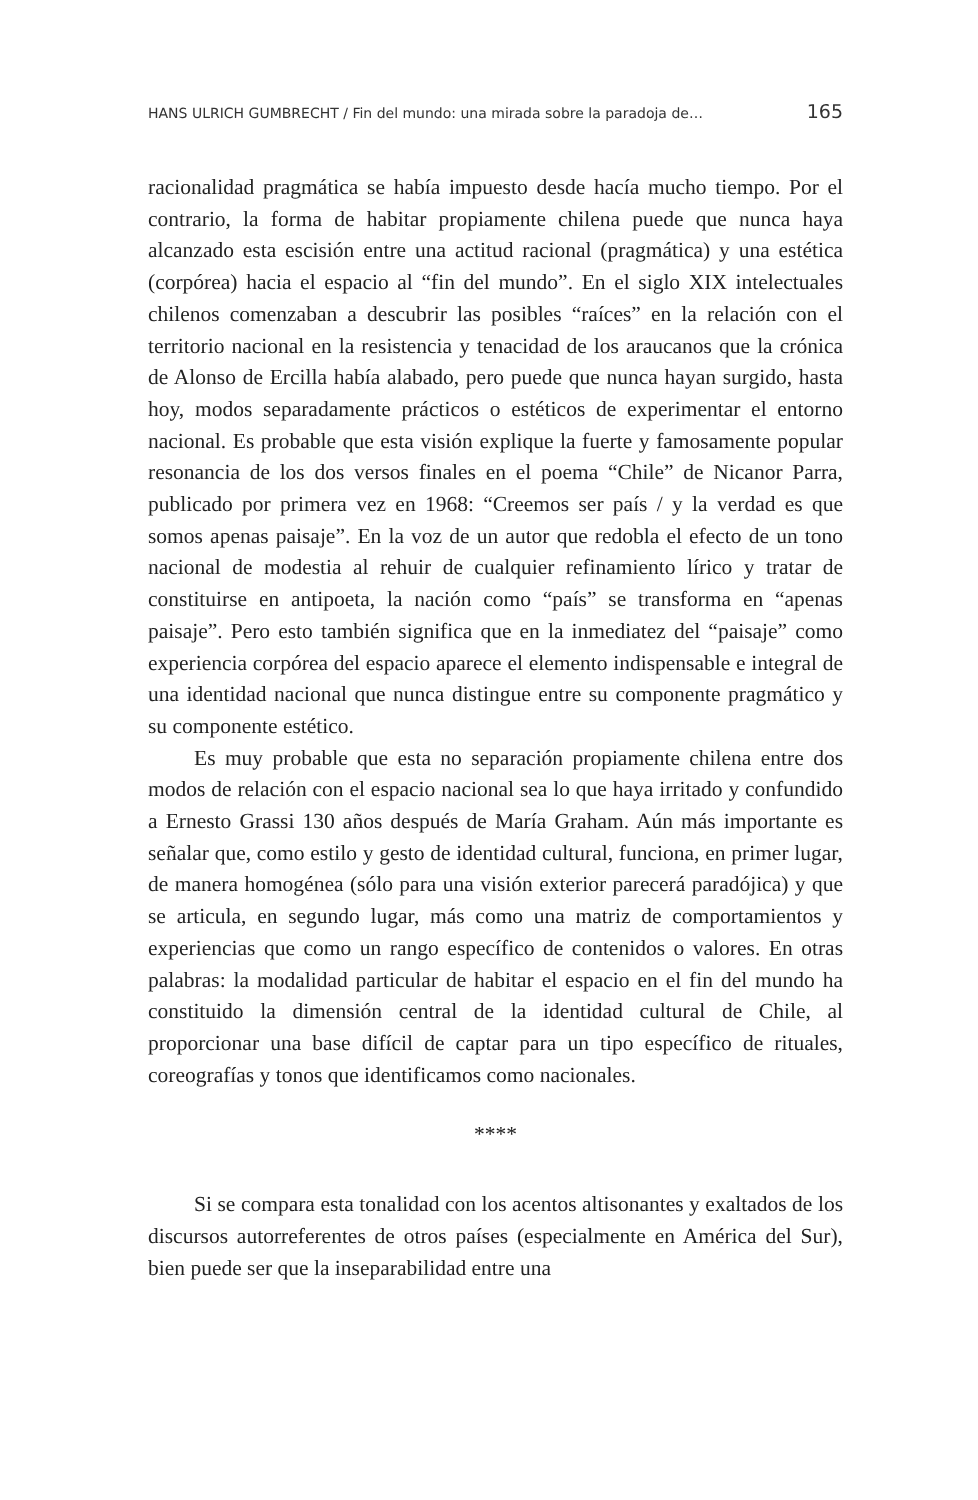HANS ULRICH GUMBRECHT / Fin del mundo: una mirada sobre la paradoja de… 165
racionalidad pragmática se había impuesto desde hacía mucho tiempo. Por el contrario, la forma de habitar propiamente chilena puede que nunca haya alcanzado esta escisión entre una actitud racional (pragmática) y una estética (corpórea) hacia el espacio al “fin del mundo”. En el siglo XIX intelectuales chilenos comenzaban a descubrir las posibles “raíces” en la relación con el territorio nacional en la resistencia y tenacidad de los araucanos que la crónica de Alonso de Ercilla había alabado, pero puede que nunca hayan surgido, hasta hoy, modos separadamente prácticos o estéticos de experimentar el entorno nacional. Es probable que esta visión explique la fuerte y famosamente popular resonancia de los dos versos finales en el poema “Chile” de Nicanor Parra, publicado por primera vez en 1968: “Creemos ser país / y la verdad es que somos apenas paisaje”. En la voz de un autor que redobla el efecto de un tono nacional de modestia al rehuir de cualquier refinamiento lírico y tratar de constituirse en antipoeta, la nación como “país” se transforma en “apenas paisaje”. Pero esto también significa que en la inmediatez del “paisaje” como experiencia corpórea del espacio aparece el elemento indispensable e integral de una identidad nacional que nunca distingue entre su componente pragmático y su componente estético.
Es muy probable que esta no separación propiamente chilena entre dos modos de relación con el espacio nacional sea lo que haya irritado y confundido a Ernesto Grassi 130 años después de María Graham. Aún más importante es señalar que, como estilo y gesto de identidad cultural, funciona, en primer lugar, de manera homogénea (sólo para una visión exterior parecerá paradójica) y que se articula, en segundo lugar, más como una matriz de comportamientos y experiencias que como un rango específico de contenidos o valores. En otras palabras: la modalidad particular de habitar el espacio en el fin del mundo ha constituido la dimensión central de la identidad cultural de Chile, al proporcionar una base difícil de captar para un tipo específico de rituales, coreografías y tonos que identificamos como nacionales.
****
Si se compara esta tonalidad con los acentos altisonantes y exaltados de los discursos autorreferentes de otros países (especialmente en América del Sur), bien puede ser que la inseparabilidad entre una